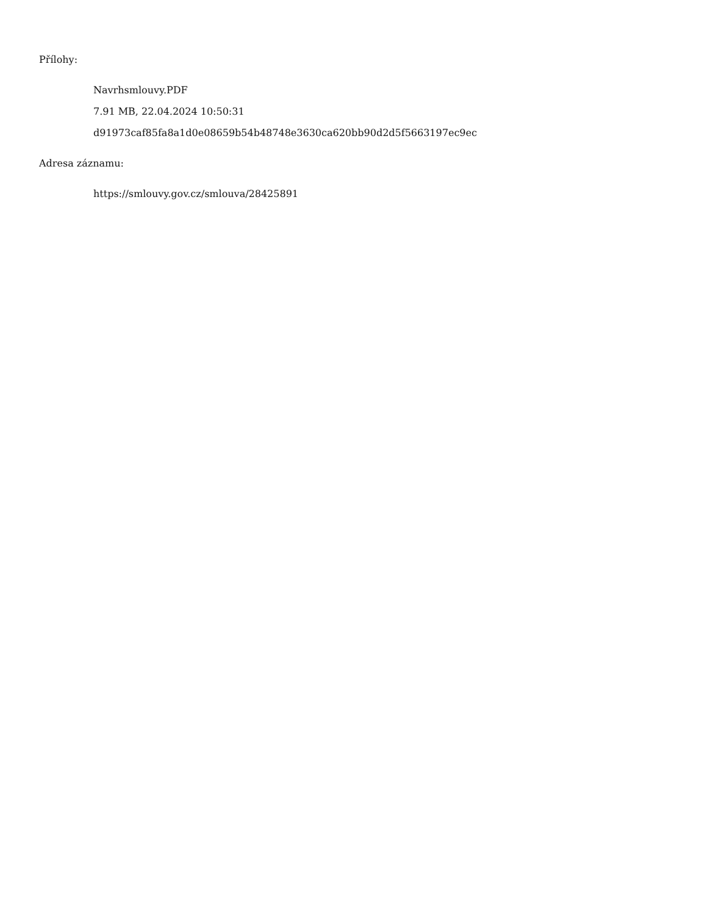Přílohy:
Navrhsmlouvy.PDF
7.91 MB, 22.04.2024 10:50:31
d91973caf85fa8a1d0e08659b54b48748e3630ca620bb90d2d5f5663197ec9ec
Adresa záznamu:
https://smlouvy.gov.cz/smlouva/28425891